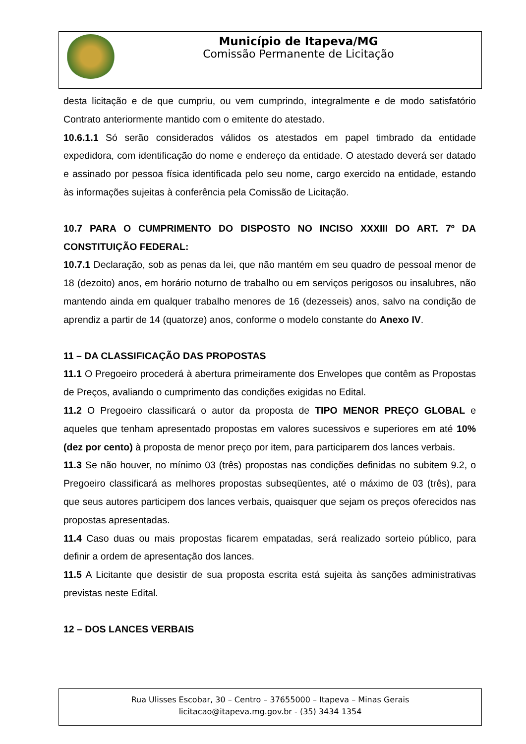Município de Itapeva/MG
Comissão Permanente de Licitação
desta licitação e de que cumpriu, ou vem cumprindo, integralmente e de modo satisfatório Contrato anteriormente mantido com o emitente do atestado.
10.6.1.1 Só serão considerados válidos os atestados em papel timbrado da entidade expedidora, com identificação do nome e endereço da entidade. O atestado deverá ser datado e assinado por pessoa física identificada pelo seu nome, cargo exercido na entidade, estando às informações sujeitas à conferência pela Comissão de Licitação.
10.7 PARA O CUMPRIMENTO DO DISPOSTO NO INCISO XXXIII DO ART. 7º DA CONSTITUIÇÃO FEDERAL:
10.7.1 Declaração, sob as penas da lei, que não mantém em seu quadro de pessoal menor de 18 (dezoito) anos, em horário noturno de trabalho ou em serviços perigosos ou insalubres, não mantendo ainda em qualquer trabalho menores de 16 (dezesseis) anos, salvo na condição de aprendiz a partir de 14 (quatorze) anos, conforme o modelo constante do Anexo IV.
11 – DA CLASSIFICAÇÃO DAS PROPOSTAS
11.1 O Pregoeiro procederá à abertura primeiramente dos Envelopes que contêm as Propostas de Preços, avaliando o cumprimento das condições exigidas no Edital.
11.2 O Pregoeiro classificará o autor da proposta de TIPO MENOR PREÇO GLOBAL e aqueles que tenham apresentado propostas em valores sucessivos e superiores em até 10% (dez por cento) à proposta de menor preço por item, para participarem dos lances verbais.
11.3 Se não houver, no mínimo 03 (três) propostas nas condições definidas no subitem 9.2, o Pregoeiro classificará as melhores propostas subseqüentes, até o máximo de 03 (três), para que seus autores participem dos lances verbais, quaisquer que sejam os preços oferecidos nas propostas apresentadas.
11.4 Caso duas ou mais propostas ficarem empatadas, será realizado sorteio público, para definir a ordem de apresentação dos lances.
11.5 A Licitante que desistir de sua proposta escrita está sujeita às sanções administrativas previstas neste Edital.
12 – DOS LANCES VERBAIS
Rua Ulisses Escobar, 30 – Centro – 37655000 – Itapeva – Minas Gerais
licitacao@itapeva.mg.gov.br - (35) 3434 1354